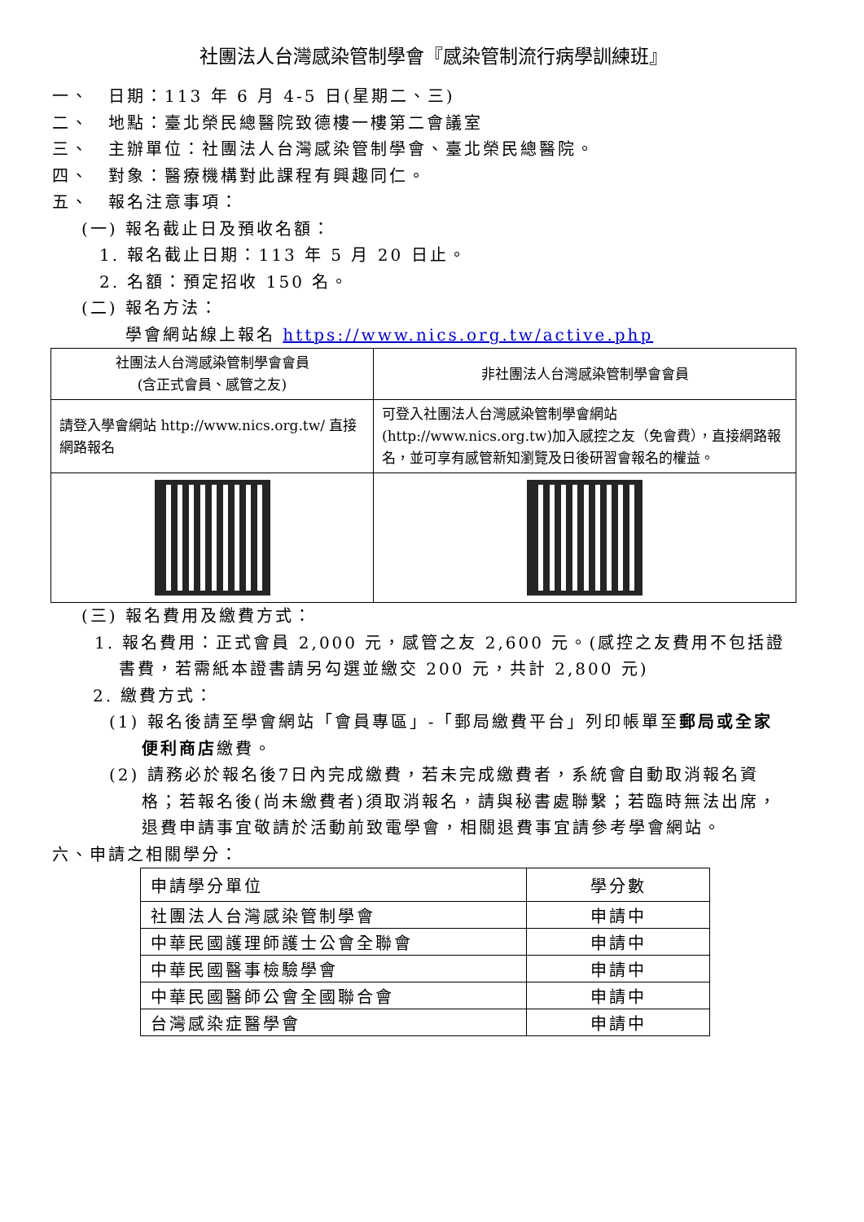社團法人台灣感染管制學會『感染管制流行病學訓練班』
一、　日期：113 年 6 月 4-5 日(星期二、三)
二、　地點：臺北榮民總醫院致德樓一樓第二會議室
三、　主辦單位：社團法人台灣感染管制學會、臺北榮民總醫院。
四、　對象：醫療機構對此課程有興趣同仁。
五、　報名注意事項：
(一) 報名截止日及預收名額：
1. 報名截止日期：113 年 5 月 20 日止。
2. 名額：預定招收 150 名。
(二) 報名方法：
學會網站線上報名 https://www.nics.org.tw/active.php
| 社團法人台灣感染管制學會會員 (含正式會員、感管之友) | 非社團法人台灣感染管制學會會員 |
| 請登入學會網站 http://www.nics.org.tw/ 直接網路報名 | 可登入社團法人台灣感染管制學會網站(http://www.nics.org.tw)加入感控之友（免會費），直接網路報名，並可享有感管新知瀏覽及日後研習會報名的權益。 |
(三) 報名費用及繳費方式：
1. 報名費用：正式會員 2,000 元，感管之友 2,600 元。(感控之友費用不包括證書費，若需紙本證書請另勾選並繳交 200 元，共計 2,800 元)
2. 繳費方式：
(1) 報名後請至學會網站「會員專區」-「郵局繳費平台」列印帳單至郵局或全家便利商店繳費。
(2) 請務必於報名後7日內完成繳費，若未完成繳費者，系統會自動取消報名資格；若報名後(尚未繳費者)須取消報名，請與秘書處聯繫；若臨時無法出席，退費申請事宜敬請於活動前致電學會，相關退費事宜請參考學會網站。
六、申請之相關學分：
| 申請學分單位 | 學分數 |
| 社團法人台灣感染管制學會 | 申請中 |
| 中華民國護理師護士公會全聯會 | 申請中 |
| 中華民國醫事檢驗學會 | 申請中 |
| 中華民國醫師公會全國聯合會 | 申請中 |
| 台灣感染症醫學會 | 申請中 |